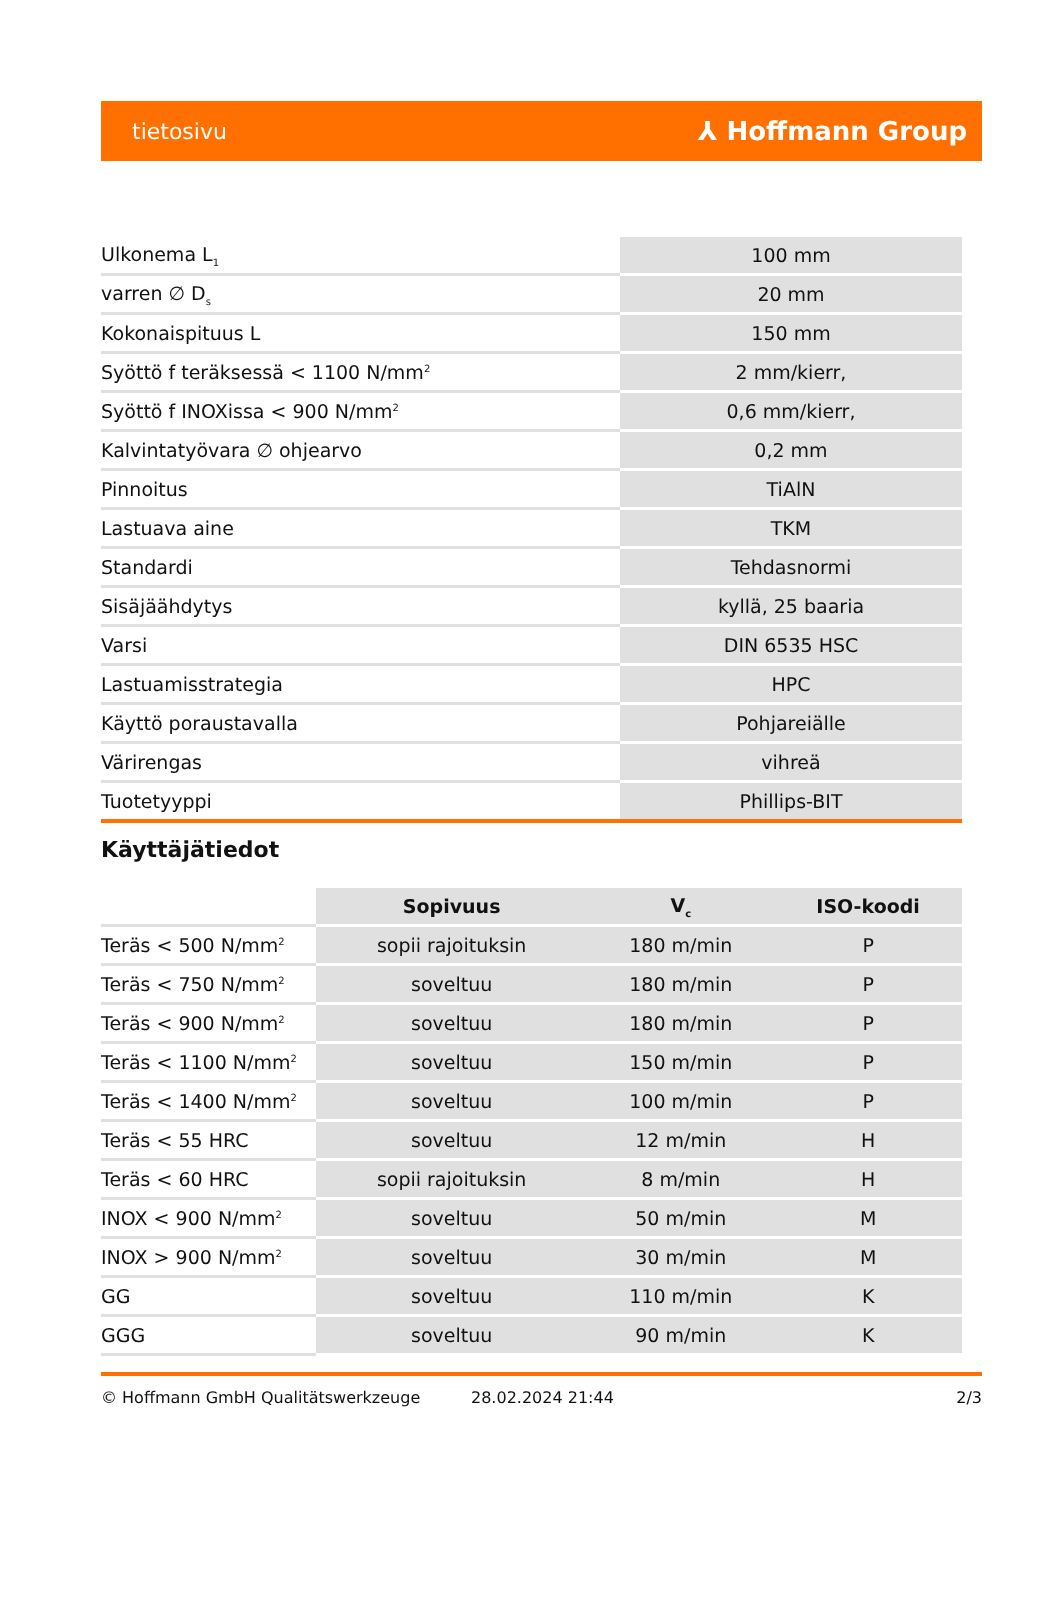tietosivu ⅄ Hoffmann Group
| Ulkonema L<sub>1</sub> | 100 mm |
| varren ∅ D<sub>s</sub> | 20 mm |
| Kokonaispituus L | 150 mm |
| Syöttö f teräksessä < 1100 N/mm<sup>2</sup> | 2 mm/kierr, |
| Syöttö f INOXissa < 900 N/mm<sup>2</sup> | 0,6 mm/kierr, |
| Kalvintatyövara ∅ ohjearvo | 0,2 mm |
| Pinnoitus | TiAlN |
| Lastuava aine | TKM |
| Standardi | Tehdasnormi |
| Sisäjäähdytys | kyllä, 25 baaria |
| Varsi | DIN 6535 HSC |
| Lastuamisstrategia | HPC |
| Käyttö poraustavalla | Pohjareiälle |
| Värirengas | vihreä |
| Tuotetyyppi | Phillips-BIT |
Käyttäjätiedot
| | Sopivuus | V<sub>c</sub> | ISO-koodi |
| --- | --- | --- | --- |
| Teräs < 500 N/mm<sup>2</sup> | sopii rajoituksin | 180 m/min | P |
| Teräs < 750 N/mm<sup>2</sup> | soveltuu | 180 m/min | P |
| Teräs < 900 N/mm<sup>2</sup> | soveltuu | 180 m/min | P |
| Teräs < 1100 N/mm<sup>2</sup> | soveltuu | 150 m/min | P |
| Teräs < 1400 N/mm<sup>2</sup> | soveltuu | 100 m/min | P |
| Teräs < 55 HRC | soveltuu | 12 m/min | H |
| Teräs < 60 HRC | sopii rajoituksin | 8 m/min | H |
| INOX < 900 N/mm<sup>2</sup> | soveltuu | 50 m/min | M |
| INOX > 900 N/mm<sup>2</sup> | soveltuu | 30 m/min | M |
| GG | soveltuu | 110 m/min | K |
| GGG | soveltuu | 90 m/min | K |
© Hoffmann GmbH Qualitätswerkzeuge 28.02.2024 21:44 2/3